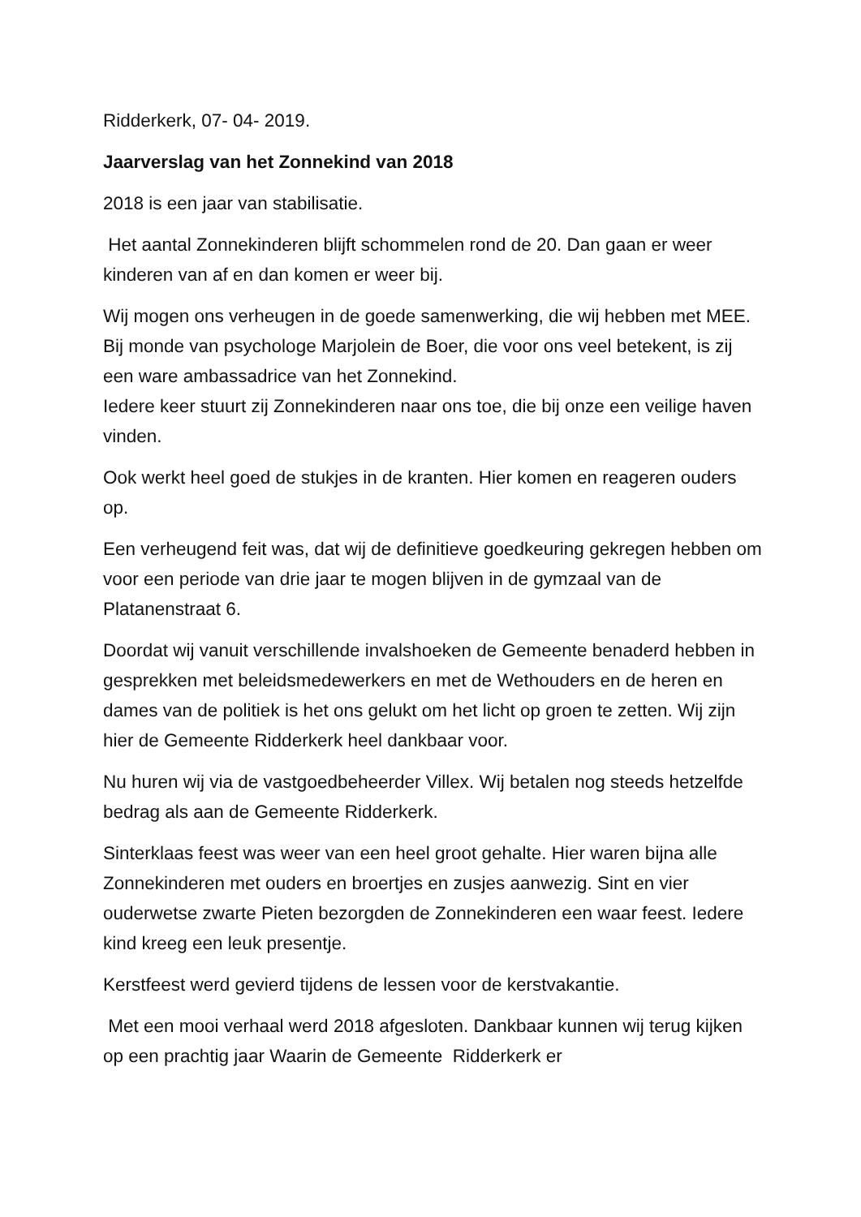Ridderkerk, 07- 04- 2019.
Jaarverslag van het Zonnekind van 2018
2018 is een jaar van stabilisatie.
Het aantal Zonnekinderen blijft schommelen rond de 20. Dan gaan er weer kinderen van af en dan komen er weer bij.
Wij mogen ons verheugen in de goede samenwerking, die wij hebben met MEE. Bij monde van psychologe Marjolein de Boer, die voor ons veel betekent, is zij een ware ambassadrice van het Zonnekind.
Iedere keer stuurt zij Zonnekinderen naar ons toe, die bij onze een veilige haven vinden.
Ook werkt heel goed de stukjes in de kranten. Hier komen en reageren ouders op.
Een verheugend feit was, dat wij de definitieve goedkeuring gekregen hebben om voor een periode van drie jaar te mogen blijven in de gymzaal van de Platanenstraat 6.
Doordat wij vanuit verschillende invalshoeken de Gemeente benaderd hebben in gesprekken met beleidsmedewerkers en met de Wethouders en de heren en dames van de politiek is het ons gelukt om het licht op groen te zetten. Wij zijn hier de Gemeente Ridderkerk heel dankbaar voor.
Nu huren wij via de vastgoedbeheerder Villex. Wij betalen nog steeds hetzelfde bedrag als aan de Gemeente Ridderkerk.
Sinterklaas feest was weer van een heel groot gehalte. Hier waren bijna alle Zonnekinderen met ouders en broertjes en zusjes aanwezig. Sint en vier ouderwetse zwarte Pieten bezorgden de Zonnekinderen een waar feest. Iedere kind kreeg een leuk presentje.
Kerstfeest werd gevierd tijdens de lessen voor de kerstvakantie.
Met een mooi verhaal werd 2018 afgesloten. Dankbaar kunnen wij terug kijken op een prachtig jaar Waarin de Gemeente Ridderkerk er